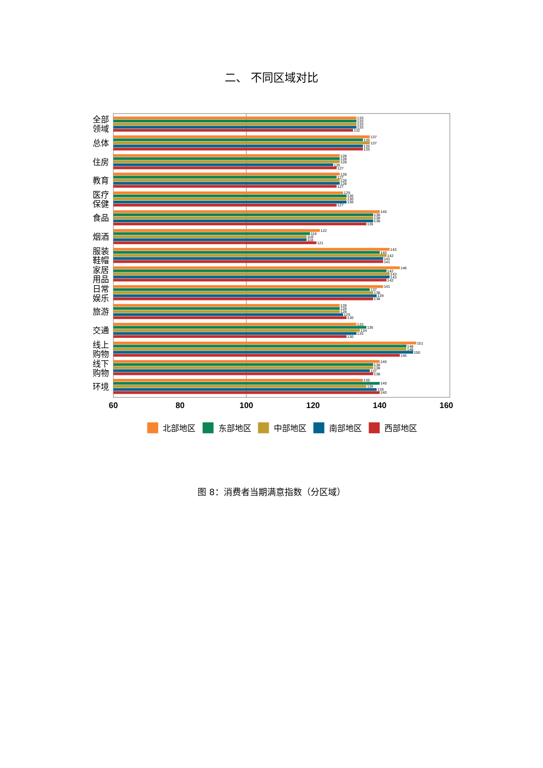二、 不同区域对比
全部
领域
总体
住房
教育
医疗
保健
食品
烟酒
服装
鞋帽
家居
用品
日常
娱乐
旅游
交通
线上
购物
线下
购物
环境
133
133
133
133
132
137
135
137
135
135
128
128
128
126
127
128
127
128
128
127
129
130
130
130
127
140
138
138
138
136
122
119
118
118
121
143
140
142
141
141
146
142
143
143
142
141
137
138
139
138
128
128
128
129
130
133
136
134
133
130
151
148
148
150
146
140
138
138
137
138
135
140
136
139
140
60
80
100
120
140
160
北部地区
东部地区
中部地区
南部地区
西部地区
图 8：消费者当期满意指数（分区域）